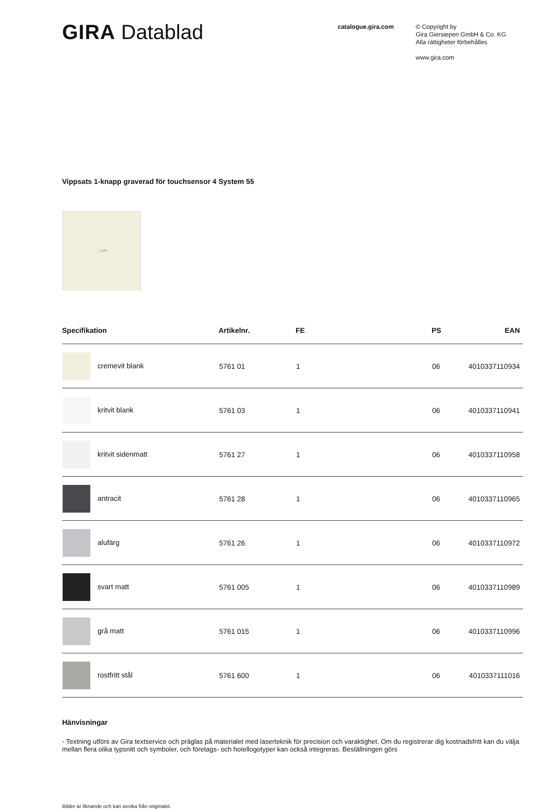GIRA Datablad
catalogue.gira.com
© Copyright by
Gira Giersiepen GmbH & Co. KG
Alla rättigheter förbehålles
www.gira.com
Vippsats 1-knapp graverad för touchsensor 4 System 55
Licht
| Specifikation | Artikelnr. | FE | PS | EAN |
| --- | --- | --- | --- | --- |
| cremevit blank | 5761 01 | 1 | 06 | 4010337110934 |
| kritvit blank | 5761 03 | 1 | 06 | 4010337110941 |
| kritvit sidenmatt | 5761 27 | 1 | 06 | 4010337110958 |
| antracit | 5761 28 | 1 | 06 | 4010337110965 |
| alufärg | 5761 26 | 1 | 06 | 4010337110972 |
| svart matt | 5761 005 | 1 | 06 | 4010337110989 |
| grå matt | 5761 015 | 1 | 06 | 4010337110996 |
| rostfritt stål | 5761 600 | 1 | 06 | 4010337111016 |
Hänvisningar
- Textning utförs av Gira textservice och präglas på materialet med laserteknik för precision och varaktighet. Om du registrerar dig kostnadsfritt kan du välja mellan flera olika typsnitt och symboler, och företags- och hotellogotyper kan också integreras. Beställningen görs
Bilder är liknande och kan avvika från originalet.